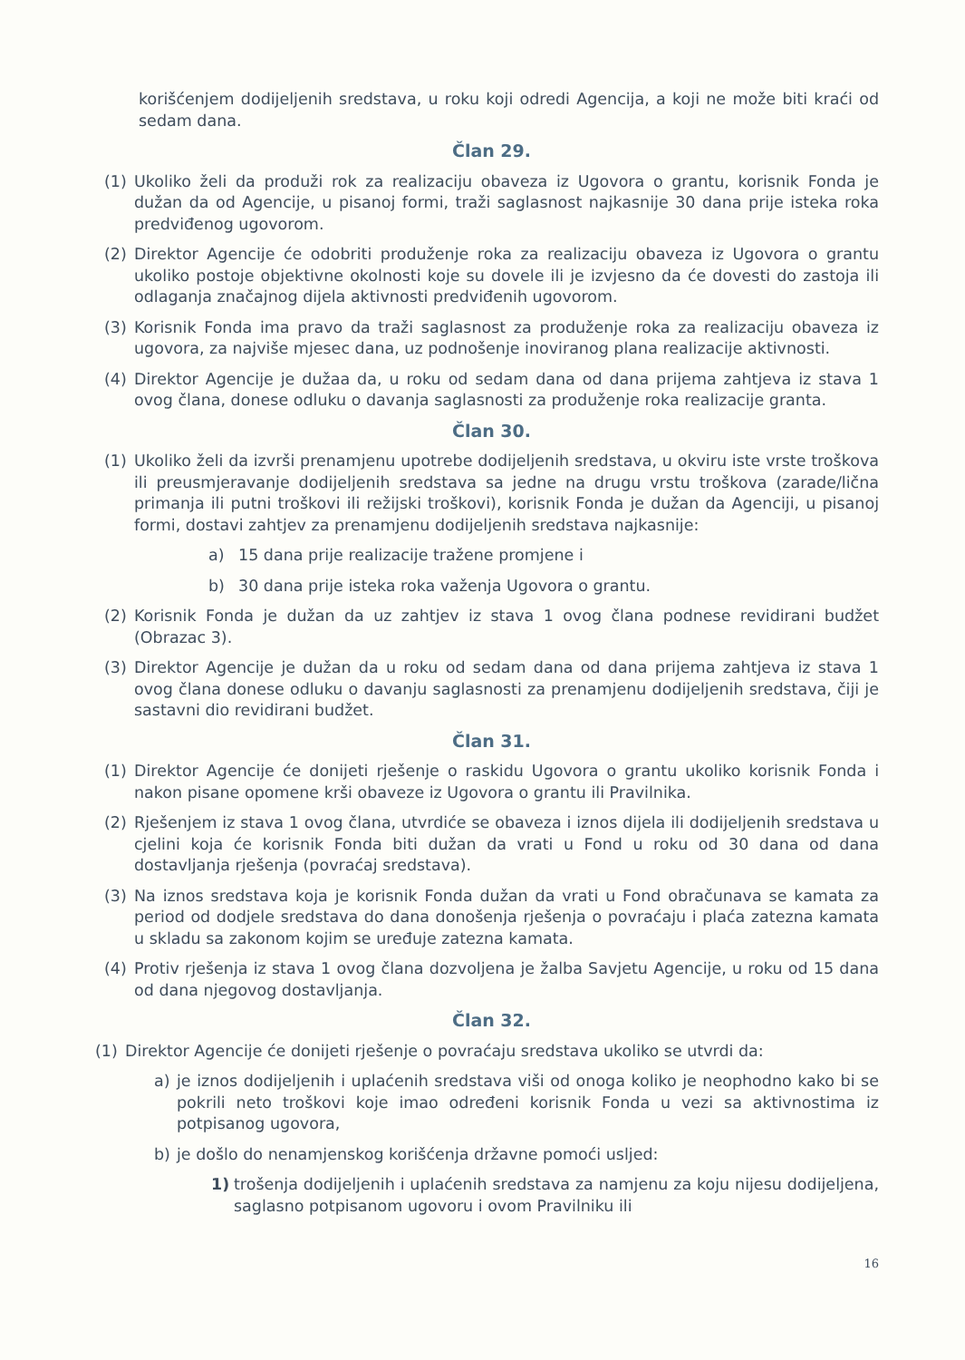korišćenjem dodijeljenih sredstava, u roku koji odredi Agencija, a koji ne može biti kraći od sedam dana.
Član 29.
(1) Ukoliko želi da produži rok za realizaciju obaveza iz Ugovora o grantu, korisnik Fonda je dužan da od Agencije, u pisanoj formi, traži saglasnost najkasnije 30 dana prije isteka roka predviđenog ugovorom.
(2) Direktor Agencije će odobriti produženje roka za realizaciju obaveza iz Ugovora o grantu ukoliko postoje objektivne okolnosti koje su dovele ili je izvjesno da će dovesti do zastoja ili odlaganja značajnog dijela aktivnosti predviđenih ugovorom.
(3) Korisnik Fonda ima pravo da traži saglasnost za produženje roka za realizaciju obaveza iz ugovora, za najviše mjesec dana, uz podnošenje inoviranog plana realizacije aktivnosti.
(4) Direktor Agencije je dužaa da, u roku od sedam dana od dana prijema zahtjeva iz stava 1 ovog člana, donese odluku o davanja saglasnosti za produženje roka realizacije granta.
Član 30.
(1) Ukoliko želi da izvrši prenamjenu upotrebe dodijeljenih sredstava, u okviru iste vrste troškova ili preusmjeravanje dodijeljenih sredstava sa jedne na drugu vrstu troškova (zarade/lična primanja ili putni troškovi ili režijski troškovi), korisnik Fonda je dužan da Agenciji, u pisanoj formi, dostavi zahtjev za prenamjenu dodijeljenih sredstava najkasnije:
a) 15 dana prije realizacije tražene promjene i
b) 30 dana prije isteka roka važenja Ugovora o grantu.
(2) Korisnik Fonda je dužan da uz zahtjev iz stava 1 ovog člana podnese revidirani budžet (Obrazac 3).
(3) Direktor Agencije je dužan da u roku od sedam dana od dana prijema zahtjeva iz stava 1 ovog člana donese odluku o davanju saglasnosti za prenamjenu dodijeljenih sredstava, čiji je sastavni dio revidirani budžet.
Član 31.
(1) Direktor Agencije će donijeti rješenje o raskidu Ugovora o grantu ukoliko korisnik Fonda i nakon pisane opomene krši obaveze iz Ugovora o grantu ili Pravilnika.
(2) Rješenjem iz stava 1 ovog člana, utvrdiće se obaveza i iznos dijela ili dodijeljenih sredstava u cjelini koja će korisnik Fonda biti dužan da vrati u Fond u roku od 30 dana od dana dostavljanja rješenja (povraćaj sredstava).
(3) Na iznos sredstava koja je korisnik Fonda dužan da vrati u Fond obračunava se kamata za period od dodjele sredstava do dana donošenja rješenja o povraćaju i plaća zatezna kamata u skladu sa zakonom kojim se uređuje zatezna kamata.
(4) Protiv rješenja iz stava 1 ovog člana dozvoljena je žalba Savjetu Agencije, u roku od 15 dana od dana njegovog dostavljanja.
Član 32.
(1) Direktor Agencije će donijeti rješenje o povraćaju sredstava ukoliko se utvrdi da:
a) je iznos dodijeljenih i uplaćenih sredstava viši od onoga koliko je neophodno kako bi se pokrili neto troškovi koje imao određeni korisnik Fonda u vezi sa aktivnostima iz potpisanog ugovora,
b) je došlo do nenamjenskog korišćenja državne pomoći usljed:
1) trošenja dodijeljenih i uplaćenih sredstava za namjenu za koju nijesu dodijeljena, saglasno potpisanom ugovoru i ovom Pravilniku ili
16